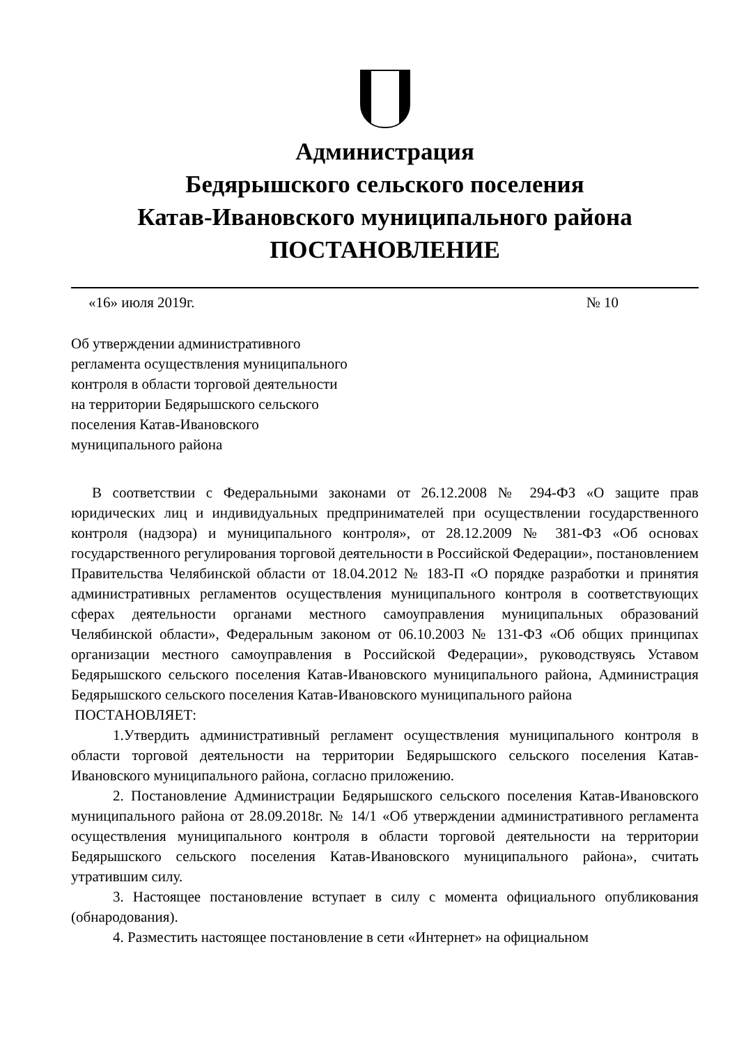Администрация
Бедярышского сельского поселения
Катав-Ивановского муниципального района
ПОСТАНОВЛЕНИЕ
«16» июля 2019г. № 10
Об утверждении административного
регламента осуществления муниципального
контроля в области торговой деятельности
на территории Бедярышского сельского
поселения Катав-Ивановского
муниципального района
В соответствии с Федеральными законами от 26.12.2008 № 294-ФЗ «О защите прав юридических лиц и индивидуальных предпринимателей при осуществлении государственного контроля (надзора) и муниципального контроля», от 28.12.2009 № 381-ФЗ «Об основах государственного регулирования торговой деятельности в Российской Федерации», постановлением Правительства Челябинской области от 18.04.2012 № 183-П «О порядке разработки и принятия административных регламентов осуществления муниципального контроля в соответствующих сферах деятельности органами местного самоуправления муниципальных образований Челябинской области», Федеральным законом от 06.10.2003 № 131-ФЗ «Об общих принципах организации местного самоуправления в Российской Федерации», руководствуясь Уставом Бедярышского сельского поселения Катав-Ивановского муниципального района, Администрация Бедярышского сельского поселения Катав-Ивановского муниципального района
ПОСТАНОВЛЯЕТ:
1.Утвердить административный регламент осуществления муниципального контроля в области торговой деятельности на территории Бедярышского сельского поселения Катав-Ивановского муниципального района, согласно приложению.
2. Постановление Администрации Бедярышского сельского поселения Катав-Ивановского муниципального района от 28.09.2018г. № 14/1 «Об утверждении административного регламента осуществления муниципального контроля в области торговой деятельности на территории Бедярышского сельского поселения Катав-Ивановского муниципального района», считать утратившим силу.
3. Настоящее постановление вступает в силу с момента официального опубликования (обнародования).
4. Разместить настоящее постановление в сети «Интернет» на официальном